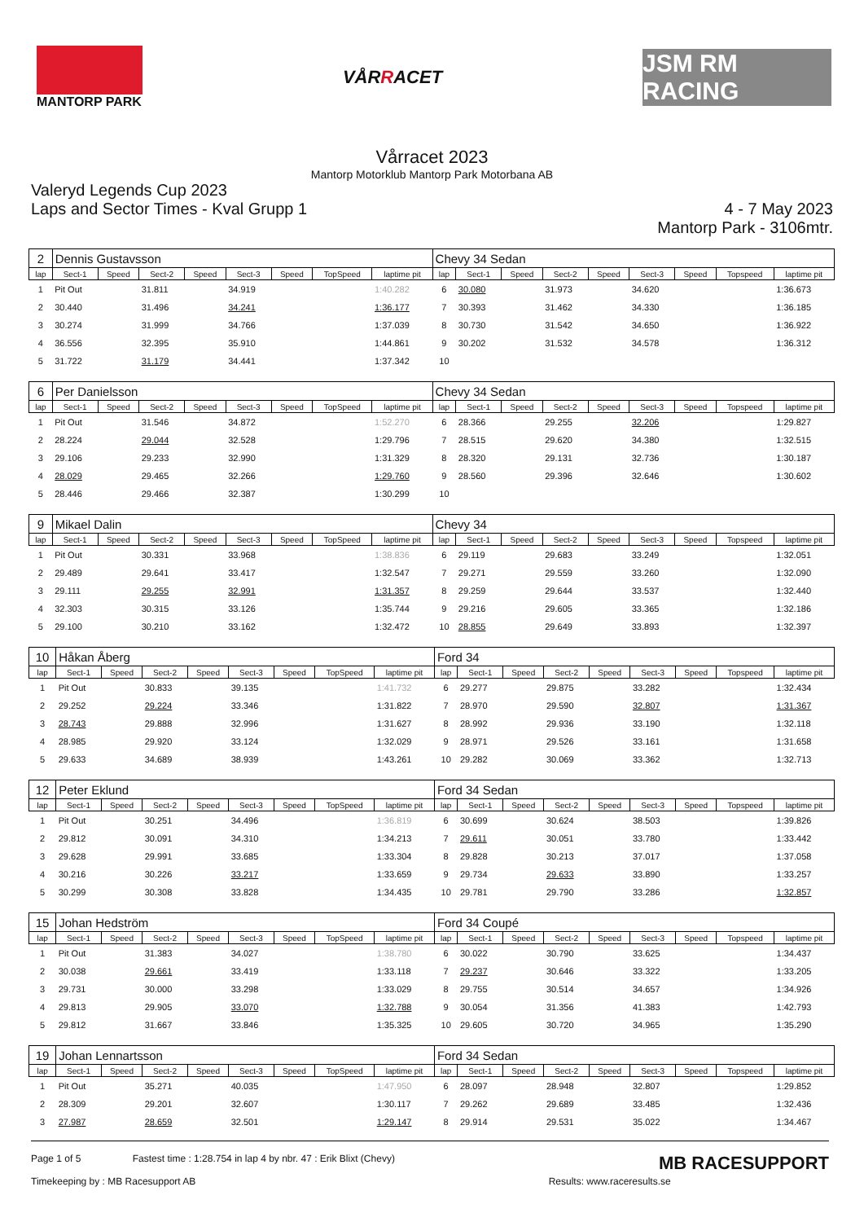MANTORP PARK
VÅRRACET
JSM RM RACING
Vårracet 2023
Mantorp Motorklub Mantorp Park Motorbana AB
Valeryd Legends Cup 2023
Laps and Sector Times - Kval Grupp 1
4 - 7 May 2023
Mantorp Park - 3106mtr.
| 2 | Dennis Gustavsson | | | | | | | | Chevy 34 Sedan | | | | | | | | |
| lap | Sect-1 | Speed | Sect-2 | Speed | Sect-3 | Speed | TopSpeed | laptime pit | lap | Sect-1 | Speed | Sect-2 | Speed | Sect-3 | Speed | Topspeed | laptime pit |
| 1 | Pit Out | | 31.811 | | 34.919 | | | 1:40.282 | 6 | 30.080 | | 31.973 | | 34.620 | | | 1:36.673 |
| 2 | 30.440 | | 31.496 | | 34.241 | | | 1:36.177 | 7 | 30.393 | | 31.462 | | 34.330 | | | 1:36.185 |
| 3 | 30.274 | | 31.999 | | 34.766 | | | 1:37.039 | 8 | 30.730 | | 31.542 | | 34.650 | | | 1:36.922 |
| 4 | 36.556 | | 32.395 | | 35.910 | | | 1:44.861 | 9 | 30.202 | | 31.532 | | 34.578 | | | 1:36.312 |
| 5 | 31.722 | | 31.179 | | 34.441 | | | 1:37.342 | 10 | | | | | | | | |
| 6 | Per Danielsson | | | | | | | | Chevy 34 Sedan | | | | | | | | |
| lap | Sect-1 | Speed | Sect-2 | Speed | Sect-3 | Speed | TopSpeed | laptime pit | lap | Sect-1 | Speed | Sect-2 | Speed | Sect-3 | Speed | Topspeed | laptime pit |
| 1 | Pit Out | | 31.546 | | 34.872 | | | 1:52.270 | 6 | 28.366 | | 29.255 | | 32.206 | | | 1:29.827 |
| 2 | 28.224 | | 29.044 | | 32.528 | | | 1:29.796 | 7 | 28.515 | | 29.620 | | 34.380 | | | 1:32.515 |
| 3 | 29.106 | | 29.233 | | 32.990 | | | 1:31.329 | 8 | 28.320 | | 29.131 | | 32.736 | | | 1:30.187 |
| 4 | 28.029 | | 29.465 | | 32.266 | | | 1:29.760 | 9 | 28.560 | | 29.396 | | 32.646 | | | 1:30.602 |
| 5 | 28.446 | | 29.466 | | 32.387 | | | 1:30.299 | 10 | | | | | | | | |
| 9 | Mikael Dalin | | | | | | | | Chevy 34 | | | | | | | | |
| lap | Sect-1 | Speed | Sect-2 | Speed | Sect-3 | Speed | TopSpeed | laptime pit | lap | Sect-1 | Speed | Sect-2 | Speed | Sect-3 | Speed | Topspeed | laptime pit |
| 1 | Pit Out | | 30.331 | | 33.968 | | | 1:38.836 | 6 | 29.119 | | 29.683 | | 33.249 | | | 1:32.051 |
| 2 | 29.489 | | 29.641 | | 33.417 | | | 1:32.547 | 7 | 29.271 | | 29.559 | | 33.260 | | | 1:32.090 |
| 3 | 29.111 | | 29.255 | | 32.991 | | | 1:31.357 | 8 | 29.259 | | 29.644 | | 33.537 | | | 1:32.440 |
| 4 | 32.303 | | 30.315 | | 33.126 | | | 1:35.744 | 9 | 29.216 | | 29.605 | | 33.365 | | | 1:32.186 |
| 5 | 29.100 | | 30.210 | | 33.162 | | | 1:32.472 | 10 | 28.855 | | 29.649 | | 33.893 | | | 1:32.397 |
| 10 | Håkan Åberg | | | | | | | | Ford 34 | | | | | | | | |
| lap | Sect-1 | Speed | Sect-2 | Speed | Sect-3 | Speed | TopSpeed | laptime pit | lap | Sect-1 | Speed | Sect-2 | Speed | Sect-3 | Speed | Topspeed | laptime pit |
| 1 | Pit Out | | 30.833 | | 39.135 | | | 1:41.732 | 6 | 29.277 | | 29.875 | | 33.282 | | | 1:32.434 |
| 2 | 29.252 | | 29.224 | | 33.346 | | | 1:31.822 | 7 | 28.970 | | 29.590 | | 32.807 | | | 1:31.367 |
| 3 | 28.743 | | 29.888 | | 32.996 | | | 1:31.627 | 8 | 28.992 | | 29.936 | | 33.190 | | | 1:32.118 |
| 4 | 28.985 | | 29.920 | | 33.124 | | | 1:32.029 | 9 | 28.971 | | 29.526 | | 33.161 | | | 1:31.658 |
| 5 | 29.633 | | 34.689 | | 38.939 | | | 1:43.261 | 10 | 29.282 | | 30.069 | | 33.362 | | | 1:32.713 |
| 12 | Peter Eklund | | | | | | | | Ford 34 Sedan | | | | | | | | |
| lap | Sect-1 | Speed | Sect-2 | Speed | Sect-3 | Speed | TopSpeed | laptime pit | lap | Sect-1 | Speed | Sect-2 | Speed | Sect-3 | Speed | Topspeed | laptime pit |
| 1 | Pit Out | | 30.251 | | 34.496 | | | 1:36.819 | 6 | 30.699 | | 30.624 | | 38.503 | | | 1:39.826 |
| 2 | 29.812 | | 30.091 | | 34.310 | | | 1:34.213 | 7 | 29.611 | | 30.051 | | 33.780 | | | 1:33.442 |
| 3 | 29.628 | | 29.991 | | 33.685 | | | 1:33.304 | 8 | 29.828 | | 30.213 | | 37.017 | | | 1:37.058 |
| 4 | 30.216 | | 30.226 | | 33.217 | | | 1:33.659 | 9 | 29.734 | | 29.633 | | 33.890 | | | 1:33.257 |
| 5 | 30.299 | | 30.308 | | 33.828 | | | 1:34.435 | 10 | 29.781 | | 29.790 | | 33.286 | | | 1:32.857 |
| 15 | Johan Hedström | | | | | | | | Ford 34 Coupé | | | | | | | | |
| lap | Sect-1 | Speed | Sect-2 | Speed | Sect-3 | Speed | TopSpeed | laptime pit | lap | Sect-1 | Speed | Sect-2 | Speed | Sect-3 | Speed | Topspeed | laptime pit |
| 1 | Pit Out | | 31.383 | | 34.027 | | | 1:38.780 | 6 | 30.022 | | 30.790 | | 33.625 | | | 1:34.437 |
| 2 | 30.038 | | 29.661 | | 33.419 | | | 1:33.118 | 7 | 29.237 | | 30.646 | | 33.322 | | | 1:33.205 |
| 3 | 29.731 | | 30.000 | | 33.298 | | | 1:33.029 | 8 | 29.755 | | 30.514 | | 34.657 | | | 1:34.926 |
| 4 | 29.813 | | 29.905 | | 33.070 | | | 1:32.788 | 9 | 30.054 | | 31.356 | | 41.383 | | | 1:42.793 |
| 5 | 29.812 | | 31.667 | | 33.846 | | | 1:35.325 | 10 | 29.605 | | 30.720 | | 34.965 | | | 1:35.290 |
| 19 | Johan Lennartsson | | | | | | | | Ford 34 Sedan | | | | | | | | |
| lap | Sect-1 | Speed | Sect-2 | Speed | Sect-3 | Speed | TopSpeed | laptime pit | lap | Sect-1 | Speed | Sect-2 | Speed | Sect-3 | Speed | Topspeed | laptime pit |
| 1 | Pit Out | | 35.271 | | 40.035 | | | 1:47.950 | 6 | 28.097 | | 28.948 | | 32.807 | | | 1:29.852 |
| 2 | 28.309 | | 29.201 | | 32.607 | | | 1:30.117 | 7 | 29.262 | | 29.689 | | 33.485 | | | 1:32.436 |
| 3 | 27.987 | | 28.659 | | 32.501 | | | 1:29.147 | 8 | 29.914 | | 29.531 | | 35.022 | | | 1:34.467 |
Page 1 of 5 Fastest time : 1:28.754 in lap 4 by nbr. 47 : Erik Blixt (Chevy) MB RACESUPPORT
Timekeeping by : MB Racesupport AB Results: www.raceresults.se